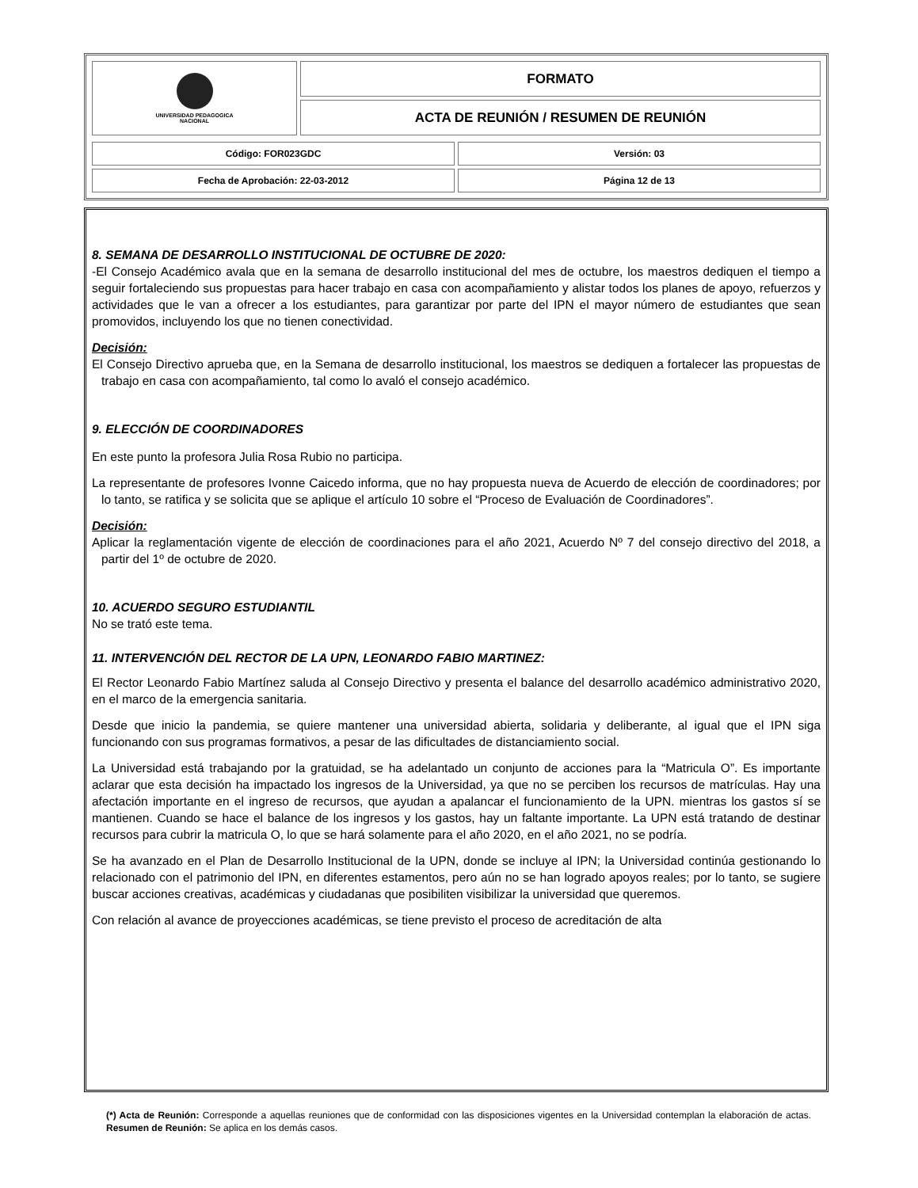| UNIVERSIDAD PEDAGOGICA NACIONAL | FORMATO |
| | ACTA DE REUNIÓN / RESUMEN DE REUNIÓN |
| Código: FOR023GDC | Versión: 03 |
| Fecha de Aprobación: 22-03-2012 | Página 12 de 13 |
8. SEMANA DE DESARROLLO INSTITUCIONAL DE OCTUBRE DE 2020:
-El Consejo Académico avala que en la semana de desarrollo institucional del mes de octubre, los maestros dediquen el tiempo a seguir fortaleciendo sus propuestas para hacer trabajo en casa con acompañamiento y alistar todos los planes de apoyo, refuerzos y actividades que le van a ofrecer a los estudiantes, para garantizar por parte del IPN el mayor número de estudiantes que sean promovidos, incluyendo los que no tienen conectividad.
Decisión:
El Consejo Directivo aprueba que, en la Semana de desarrollo institucional, los maestros se dediquen a fortalecer las propuestas de trabajo en casa con acompañamiento, tal como lo avaló el consejo académico.
9. ELECCIÓN DE COORDINADORES
En este punto la profesora Julia Rosa Rubio no participa.
La representante de profesores Ivonne Caicedo informa, que no hay propuesta nueva de Acuerdo de elección de coordinadores; por lo tanto, se ratifica y se solicita que se aplique el artículo 10 sobre el “Proceso de Evaluación de Coordinadores”.
Decisión:
Aplicar la reglamentación vigente de elección de coordinaciones para el año 2021, Acuerdo Nº 7 del consejo directivo del 2018, a partir del 1º de octubre de 2020.
10. ACUERDO SEGURO ESTUDIANTIL
No se trató este tema.
11. INTERVENCIÓN DEL RECTOR DE LA UPN, LEONARDO FABIO MARTINEZ:
El Rector Leonardo Fabio Martínez saluda al Consejo Directivo y presenta el balance del desarrollo académico administrativo 2020, en el marco de la emergencia sanitaria.
Desde que inicio la pandemia, se quiere mantener una universidad abierta, solidaria y deliberante, al igual que el IPN siga funcionando con sus programas formativos, a pesar de las dificultades de distanciamiento social.
La Universidad está trabajando por la gratuidad, se ha adelantado un conjunto de acciones para la “Matricula O”. Es importante aclarar que esta decisión ha impactado los ingresos de la Universidad, ya que no se perciben los recursos de matrículas. Hay una afectación importante en el ingreso de recursos, que ayudan a apalancar el funcionamiento de la UPN. mientras los gastos sí se mantienen. Cuando se hace el balance de los ingresos y los gastos, hay un faltante importante. La UPN está tratando de destinar recursos para cubrir la matricula O, lo que se hará solamente para el año 2020, en el año 2021, no se podría.
Se ha avanzado en el Plan de Desarrollo Institucional de la UPN, donde se incluye al IPN; la Universidad continúa gestionando lo relacionado con el patrimonio del IPN, en diferentes estamentos, pero aún no se han logrado apoyos reales; por lo tanto, se sugiere buscar acciones creativas, académicas y ciudadanas que posibiliten visibilizar la universidad que queremos.
Con relación al avance de proyecciones académicas, se tiene previsto el proceso de acreditación de alta
(*) Acta de Reunión: Corresponde a aquellas reuniones que de conformidad con las disposiciones vigentes en la Universidad contemplan la elaboración de actas. Resumen de Reunión: Se aplica en los demás casos.